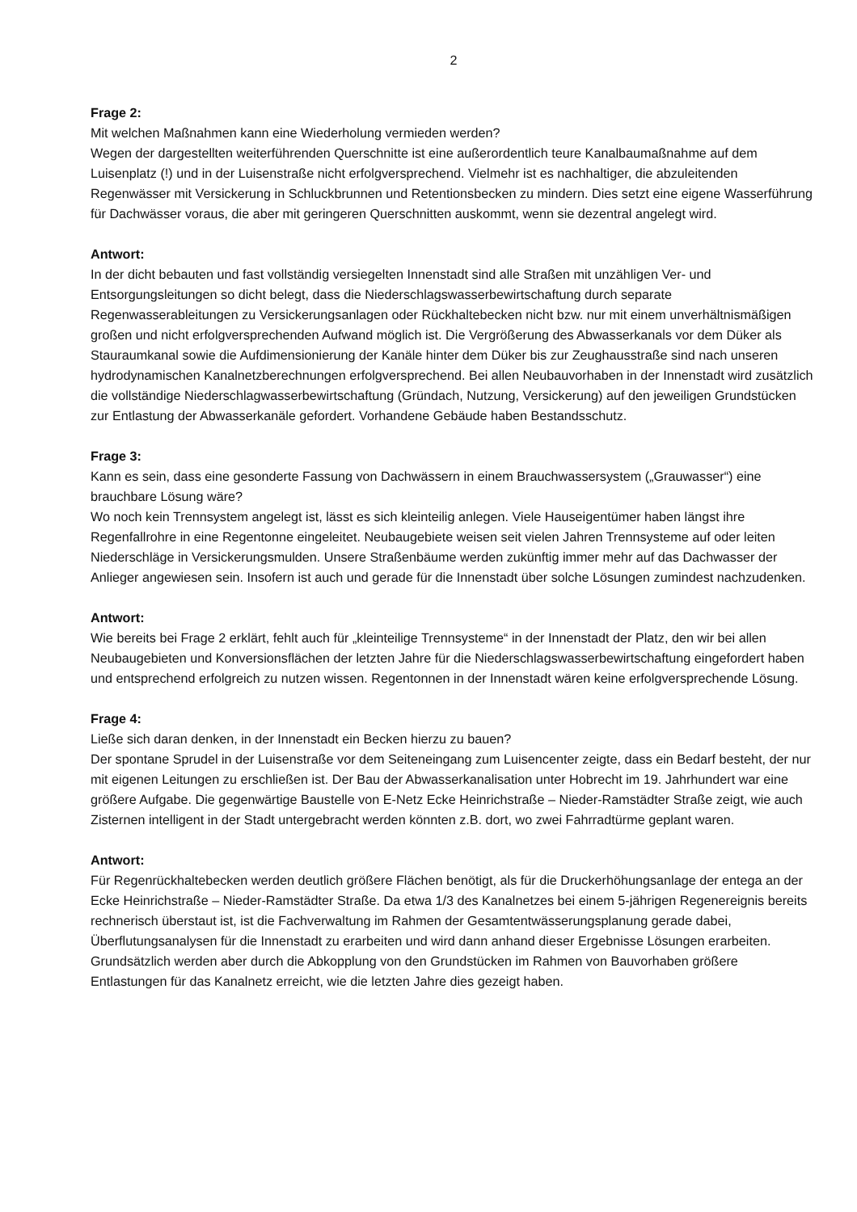2
Frage 2:
Mit welchen Maßnahmen kann eine Wiederholung vermieden werden?
Wegen der dargestellten weiterführenden Querschnitte ist eine außerordentlich teure Kanalbaumaßnahme auf dem Luisenplatz (!) und in der Luisenstraße nicht erfolgversprechend. Vielmehr ist es nachhaltiger, die abzuleitenden Regenwässer mit Versickerung in Schluckbrunnen und Retentionsbecken zu mindern. Dies setzt eine eigene Wasserführung für Dachwässer voraus, die aber mit geringeren Querschnitten auskommt, wenn sie dezentral angelegt wird.
Antwort:
In der dicht bebauten und fast vollständig versiegelten Innenstadt sind alle Straßen mit unzähligen Ver- und Entsorgungsleitungen so dicht belegt, dass die Niederschlagswasserbewirtschaftung durch separate Regenwasserableitungen zu Versickerungsanlagen oder Rückhaltebecken nicht bzw. nur mit einem unverhältnismäßigen großen und nicht erfolgversprechenden Aufwand möglich ist. Die Vergrößerung des Abwasserkanals vor dem Düker als Stauraumkanal sowie die Aufdimensionierung der Kanäle hinter dem Düker bis zur Zeughausstraße sind nach unseren hydrodynamischen Kanalnetzberechnungen erfolgversprechend. Bei allen Neubauvorhaben in der Innenstadt wird zusätzlich die vollständige Niederschlagwasserbewirtschaftung (Gründach, Nutzung, Versickerung) auf den jeweiligen Grundstücken zur Entlastung der Abwasserkanäle gefordert. Vorhandene Gebäude haben Bestandsschutz.
Frage 3:
Kann es sein, dass eine gesonderte Fassung von Dachwässern in einem Brauchwassersystem („Grauwasser“) eine brauchbare Lösung wäre?
Wo noch kein Trennsystem angelegt ist, lässt es sich kleinteilig anlegen. Viele Hauseigentümer haben längst ihre Regenfallrohre in eine Regentonne eingeleitet. Neubaugebiete weisen seit vielen Jahren Trennsysteme auf oder leiten Niederschläge in Versickerungsmulden. Unsere Straßenbäume werden zukünftig immer mehr auf das Dachwasser der Anlieger angewiesen sein. Insofern ist auch und gerade für die Innenstadt über solche Lösungen zumindest nachzudenken.
Antwort:
Wie bereits bei Frage 2 erklärt, fehlt auch für „kleinteilige Trennsysteme“ in der Innenstadt der Platz, den wir bei allen Neubaugebieten und Konversionsflächen der letzten Jahre für die Niederschlagswasserbewirtschaftung eingefordert haben und entsprechend erfolgreich zu nutzen wissen. Regentonnen in der Innenstadt wären keine erfolgversprechende Lösung.
Frage 4:
Ließe sich daran denken, in der Innenstadt ein Becken hierzu zu bauen?
Der spontane Sprudel in der Luisenstraße vor dem Seiteneingang zum Luisencenter zeigte, dass ein Bedarf besteht, der nur mit eigenen Leitungen zu erschließen ist. Der Bau der Abwasserkanalisation unter Hobrecht im 19. Jahrhundert war eine größere Aufgabe. Die gegenwärtige Baustelle von E-Netz Ecke Heinrichstraße – Nieder-Ramstädter Straße zeigt, wie auch Zisternen intelligent in der Stadt untergebracht werden könnten z.B. dort, wo zwei Fahrradtürme geplant waren.
Antwort:
Für Regenrückhaltebecken werden deutlich größere Flächen benötigt, als für die Druckerhöhungsanlage der entega an der Ecke Heinrichstraße – Nieder-Ramstädter Straße. Da etwa 1/3 des Kanalnetzes bei einem 5-jährigen Regenereignis bereits rechnerisch überstaut ist, ist die Fachverwaltung im Rahmen der Gesamtentwässerungsplanung gerade dabei, Überflutungsanalysen für die Innenstadt zu erarbeiten und wird dann anhand dieser Ergebnisse Lösungen erarbeiten. Grundsätzlich werden aber durch die Abkopplung von den Grundstücken im Rahmen von Bauvorhaben größere Entlastungen für das Kanalnetz erreicht, wie die letzten Jahre dies gezeigt haben.